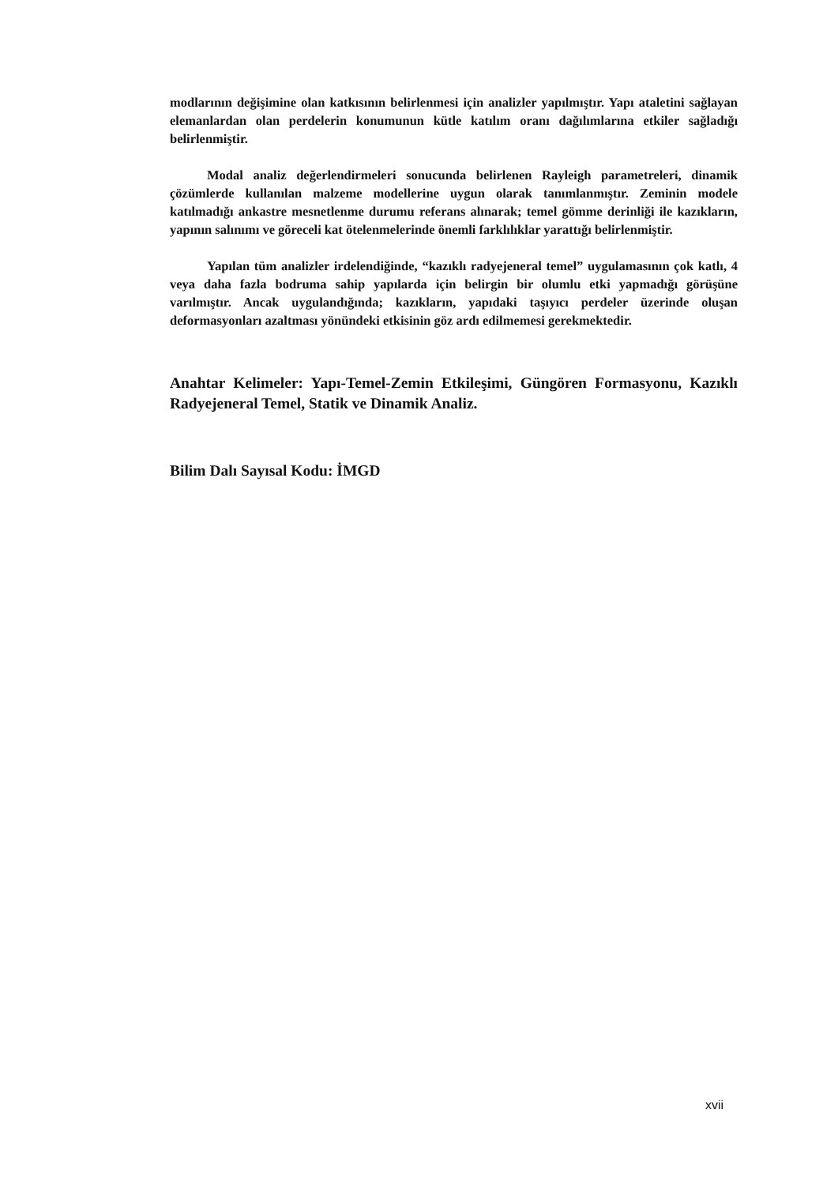modlarının değişimine olan katkısının belirlenmesi için analizler yapılmıştır. Yapı ataletini sağlayan elemanlardan olan perdelerin konumunun kütle katılım oranı dağılımlarına etkiler sağladığı belirlenmiştir.
Modal analiz değerlendirmeleri sonucunda belirlenen Rayleigh parametreleri, dinamik çözümlerde kullanılan malzeme modellerine uygun olarak tanımlanmıştır. Zeminin modele katılmadığı ankastre mesnetlenme durumu referans alınarak; temel gömme derinliği ile kazıkların, yapının salınımı ve göreceli kat ötelenmelerinde önemli farklılıklar yarattığı belirlenmiştir.
Yapılan tüm analizler irdelendiğinde, “kazıklı radyejeneral temel” uygulamasının çok katlı, 4 veya daha fazla bodruma sahip yapılarda için belirgin bir olumlu etki yapmadığı görüşüne varılmıştır. Ancak uygulandığında; kazıkların, yapıdaki taşıyıcı perdeler üzerinde oluşan deformasyonları azaltması yönündeki etkisinin göz ardı edilmemesi gerekmektedir.
Anahtar Kelimeler: Yapı-Temel-Zemin Etkileşimi, Güngören Formasyonu, Kazıklı Radyejeneral Temel, Statik ve Dinamik Analiz.
Bilim Dalı Sayısal Kodu: İMGD
xvii